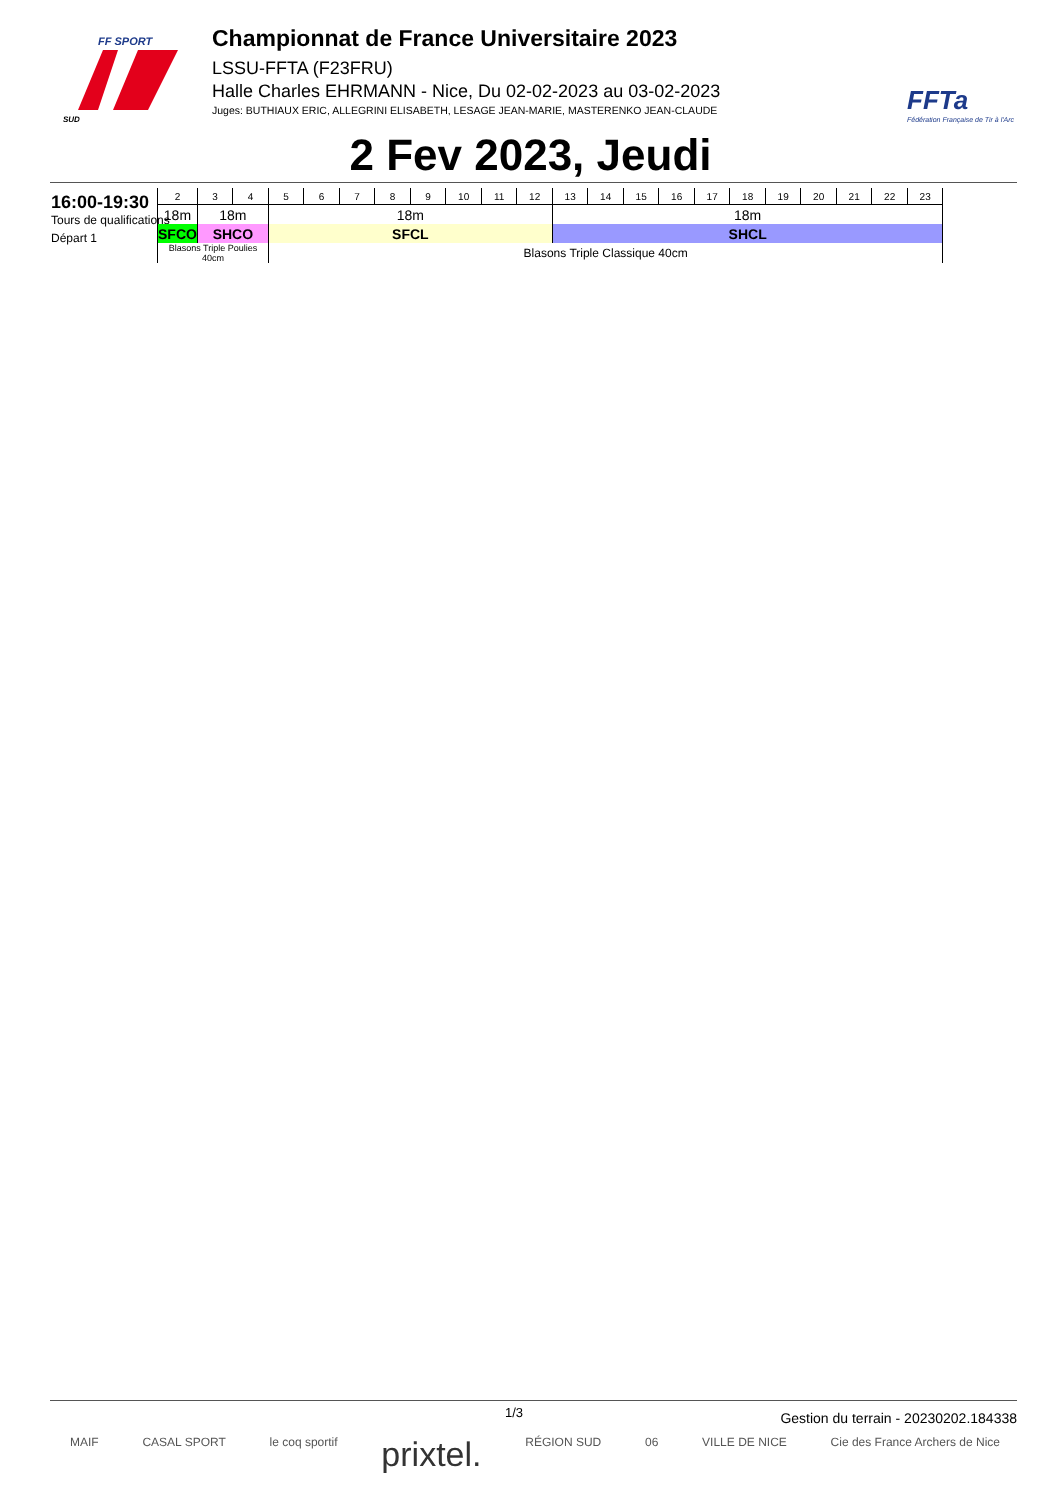FF SPORT
SUD
Championnat de France Universitaire 2023
LSSU-FFTA (F23FRU)
Halle Charles EHRMANN - Nice, Du 02-02-2023 au 03-02-2023
Juges: BUTHIAUX ERIC, ALLEGRINI ELISABETH, LESAGE JEAN-MARIE, MASTERENKO JEAN-CLAUDE
FFTa
Fédération Française de Tir à l'Arc
2 Fev 2023, Jeudi
16:00-19:30
Tours de qualifications
Départ 1
| 2 | 3 | 4 | 5 | 6 | 7 | 8 | 9 | 10 | 11 | 12 | 13 | 14 | 15 | 16 | 17 | 18 | 19 | 20 | 21 | 22 | 23 |
| 18m | 18m | | 18m | | | | | | | | 18m | | | | | | | | | | |
| SFCO | SHCO | | SFCL | | | | | | | | SHCL | | | | | | | | | | |
| Blasons Triple Poulies 40cm | | | Blasons Triple Classique 40cm | | | | | | | | | | | | | | | | | | |
1/3 Gestion du terrain - 20230202.184338
MAIF CASAL SPORT le coq sportif prixtel. RÉGION SUD 06 VILLE DE NICE Cie des France Archers de Nice